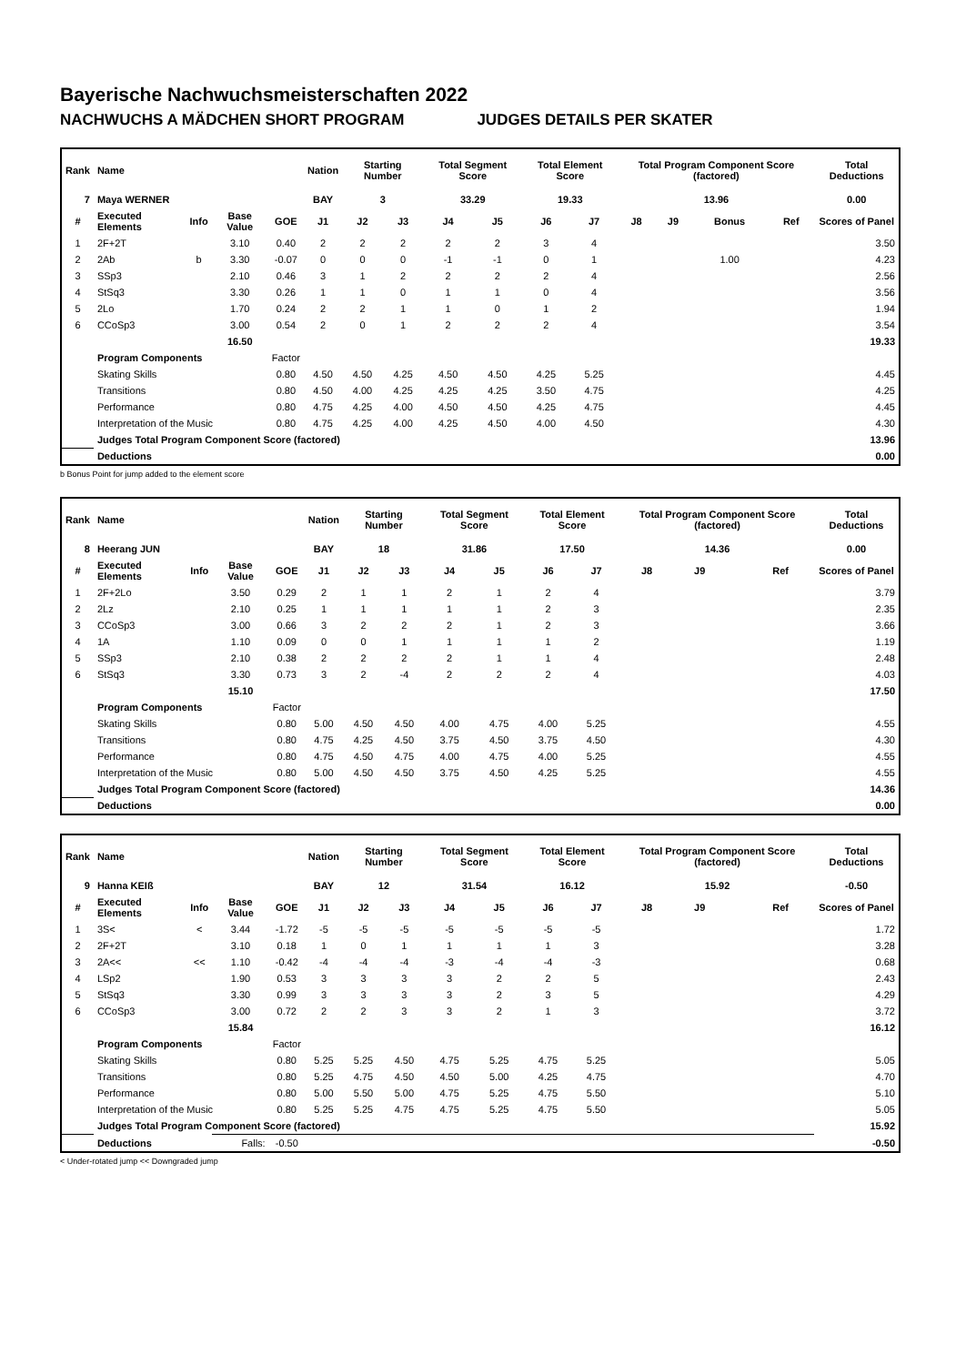Bayerische Nachwuchsmeisterschaften 2022
NACHWUCHS A MÄDCHEN SHORT PROGRAM JUDGES DETAILS PER SKATER
| Rank | Name | | | | Nation | Starting Number | | Total Segment Score | | Total Element Score | | Total Program Component Score (factored) | | | | Total Deductions |
| --- | --- | --- | --- | --- | --- | --- | --- | --- | --- | --- | --- | --- | --- | --- | --- | --- |
| 7 | Maya WERNER | | | | BAY | 3 | | 33.29 | | 19.33 | | 13.96 | | | | 0.00 |
| # | Executed Elements | Info | Base Value | GOE | J1 | J2 | J3 | J4 | J5 | J6 | J7 | J8 | J9 | Bonus | Ref | Scores of Panel |
| 1 | 2F+2T | | 3.10 | 0.40 | 2 | 2 | 2 | 2 | 2 | 3 | 4 | | | | | 3.50 |
| 2 | 2Ab | b | 3.30 | -0.07 | 0 | 0 | 0 | -1 | -1 | 0 | 1 | | | 1.00 | | 4.23 |
| 3 | SSp3 | | 2.10 | 0.46 | 3 | 1 | 2 | 2 | 2 | 2 | 4 | | | | | 2.56 |
| 4 | StSq3 | | 3.30 | 0.26 | 1 | 1 | 0 | 1 | 1 | 0 | 4 | | | | | 3.56 |
| 5 | 2Lo | | 1.70 | 0.24 | 2 | 2 | 1 | 1 | 0 | 1 | 2 | | | | | 1.94 |
| 6 | CCoSp3 | | 3.00 | 0.54 | 2 | 0 | 1 | 2 | 2 | 2 | 4 | | | | | 3.54 |
| | | | 16.50 | | | | | | | | | | | | | 19.33 |
| | Program Components | | | Factor | | | | | | | | | | | | |
| | Skating Skills | | | 0.80 | 4.50 | 4.50 | 4.25 | 4.50 | 4.50 | 4.25 | 5.25 | | | | | 4.45 |
| | Transitions | | | 0.80 | 4.50 | 4.00 | 4.25 | 4.25 | 4.25 | 3.50 | 4.75 | | | | | 4.25 |
| | Performance | | | 0.80 | 4.75 | 4.25 | 4.00 | 4.50 | 4.50 | 4.25 | 4.75 | | | | | 4.45 |
| | Interpretation of the Music | | | 0.80 | 4.75 | 4.25 | 4.00 | 4.25 | 4.50 | 4.00 | 4.50 | | | | | 4.30 |
| | Judges Total Program Component Score (factored) | | | | | | | | | | | | | | | 13.96 |
| | Deductions | | | | | | | | | | | | | | | 0.00 |
b Bonus Point for jump added to the element score
| Rank | Name | | | | Nation | Starting Number | | Total Segment Score | | Total Element Score | | Total Program Component Score (factored) | | | | Total Deductions |
| --- | --- | --- | --- | --- | --- | --- | --- | --- | --- | --- | --- | --- | --- | --- | --- | --- |
| 8 | Heerang JUN | | | | BAY | 18 | | 31.86 | | 17.50 | | 14.36 | | | | 0.00 |
| # | Executed Elements | Info | Base Value | GOE | J1 | J2 | J3 | J4 | J5 | J6 | J7 | J8 | J9 | | Ref | Scores of Panel |
| 1 | 2F+2Lo | | 3.50 | 0.29 | 2 | 1 | 1 | 2 | 1 | 2 | 4 | | | | | 3.79 |
| 2 | 2Lz | | 2.10 | 0.25 | 1 | 1 | 1 | 1 | 1 | 2 | 3 | | | | | 2.35 |
| 3 | CCoSp3 | | 3.00 | 0.66 | 3 | 2 | 2 | 2 | 1 | 2 | 3 | | | | | 3.66 |
| 4 | 1A | | 1.10 | 0.09 | 0 | 0 | 1 | 1 | 1 | 1 | 2 | | | | | 1.19 |
| 5 | SSp3 | | 2.10 | 0.38 | 2 | 2 | 2 | 2 | 1 | 1 | 4 | | | | | 2.48 |
| 6 | StSq3 | | 3.30 | 0.73 | 3 | 2 | -4 | 2 | 2 | 2 | 4 | | | | | 4.03 |
| | | | 15.10 | | | | | | | | | | | | | 17.50 |
| | Program Components | | | Factor | | | | | | | | | | | | |
| | Skating Skills | | | 0.80 | 5.00 | 4.50 | 4.50 | 4.00 | 4.75 | 4.00 | 5.25 | | | | | 4.55 |
| | Transitions | | | 0.80 | 4.75 | 4.25 | 4.50 | 3.75 | 4.50 | 3.75 | 4.50 | | | | | 4.30 |
| | Performance | | | 0.80 | 4.75 | 4.50 | 4.75 | 4.00 | 4.75 | 4.00 | 5.25 | | | | | 4.55 |
| | Interpretation of the Music | | | 0.80 | 5.00 | 4.50 | 4.50 | 3.75 | 4.50 | 4.25 | 5.25 | | | | | 4.55 |
| | Judges Total Program Component Score (factored) | | | | | | | | | | | | | | | 14.36 |
| | Deductions | | | | | | | | | | | | | | | 0.00 |
| Rank | Name | | | | Nation | Starting Number | | Total Segment Score | | Total Element Score | | Total Program Component Score (factored) | | | | Total Deductions |
| --- | --- | --- | --- | --- | --- | --- | --- | --- | --- | --- | --- | --- | --- | --- | --- | --- |
| 9 | Hanna KEIß | | | | BAY | 12 | | 31.54 | | 16.12 | | 15.92 | | | | -0.50 |
| # | Executed Elements | Info | Base Value | GOE | J1 | J2 | J3 | J4 | J5 | J6 | J7 | J8 | J9 | | Ref | Scores of Panel |
| 1 | 3S< | < | 3.44 | -1.72 | -5 | -5 | -5 | -5 | -5 | -5 | -5 | | | | | 1.72 |
| 2 | 2F+2T | | 3.10 | 0.18 | 1 | 0 | 1 | 1 | 1 | 1 | 3 | | | | | 3.28 |
| 3 | 2A<< | << | 1.10 | -0.42 | -4 | -4 | -4 | -3 | -4 | -4 | -3 | | | | | 0.68 |
| 4 | LSp2 | | 1.90 | 0.53 | 3 | 3 | 3 | 3 | 2 | 2 | 5 | | | | | 2.43 |
| 5 | StSq3 | | 3.30 | 0.99 | 3 | 3 | 3 | 3 | 2 | 3 | 5 | | | | | 4.29 |
| 6 | CCoSp3 | | 3.00 | 0.72 | 2 | 2 | 3 | 3 | 2 | 1 | 3 | | | | | 3.72 |
| | | | 15.84 | | | | | | | | | | | | | 16.12 |
| | Program Components | | | Factor | | | | | | | | | | | | |
| | Skating Skills | | | 0.80 | 5.25 | 5.25 | 4.50 | 4.75 | 5.25 | 4.75 | 5.25 | | | | | 5.05 |
| | Transitions | | | 0.80 | 5.25 | 4.75 | 4.50 | 4.50 | 5.00 | 4.25 | 4.75 | | | | | 4.70 |
| | Performance | | | 0.80 | 5.00 | 5.50 | 5.00 | 4.75 | 5.25 | 4.75 | 5.50 | | | | | 5.10 |
| | Interpretation of the Music | | | 0.80 | 5.25 | 5.25 | 4.75 | 4.75 | 5.25 | 4.75 | 5.50 | | | | | 5.05 |
| | Judges Total Program Component Score (factored) | | | | | | | | | | | | | | | 15.92 |
| | Deductions | | Falls: | -0.50 | | | | | | | | | | | | -0.50 |
< Under-rotated jump << Downgraded jump